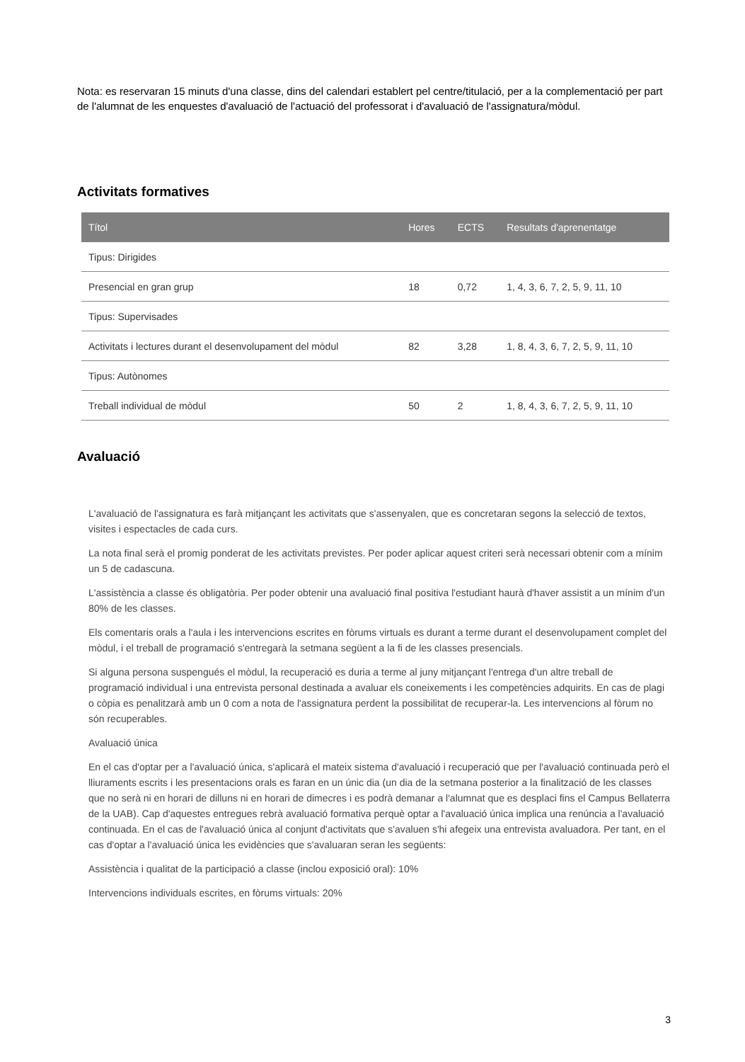Nota: es reservaran 15 minuts d'una classe, dins del calendari establert pel centre/titulació, per a la complementació per part de l'alumnat de les enquestes d'avaluació de l'actuació del professorat i d'avaluació de l'assignatura/mòdul.
Activitats formatives
| Títol | Hores | ECTS | Resultats d'aprenentatge |
| --- | --- | --- | --- |
| Tipus: Dirigides | | | |
| Presencial en gran grup | 18 | 0,72 | 1, 4, 3, 6, 7, 2, 5, 9, 11, 10 |
| Tipus: Supervisades | | | |
| Activitats i lectures durant el desenvolupament del mòdul | 82 | 3,28 | 1, 8, 4, 3, 6, 7, 2, 5, 9, 11, 10 |
| Tipus: Autònomes | | | |
| Treball individual de mòdul | 50 | 2 | 1, 8, 4, 3, 6, 7, 2, 5, 9, 11, 10 |
Avaluació
L'avaluació de l'assignatura es farà mitjançant les activitats que s'assenyalen, que es concretaran segons la selecció de textos, visites i espectacles de cada curs.
La nota final serà el promig ponderat de les activitats previstes. Per poder aplicar aquest criteri serà necessari obtenir com a mínim un 5 de cadascuna.
L'assistència a classe és obligatòria. Per poder obtenir una avaluació final positiva l'estudiant haurà d'haver assistit a un mínim d'un 80% de les classes.
Els comentaris orals a l'aula i les intervencions escrites en fòrums virtuals es durant a terme durant el desenvolupament complet del mòdul, i el treball de programació s'entregarà la setmana següent a la fi de les classes presencials.
Si alguna persona suspengués el mòdul, la recuperació es duria a terme al juny mitjançant l'entrega d'un altre treball de programació individual i una entrevista personal destinada a avaluar els coneixements i les competències adquirits. En cas de plagi o còpia es penalitzarà amb un 0 com a nota de l'assignatura perdent la possibilitat de recuperar-la. Les intervencions al fòrum no són recuperables.
Avaluació única
En el cas d'optar per a l'avaluació única, s'aplicarà el mateix sistema d'avaluació i recuperació que per l'avaluació continuada però el lliuraments escrits i les presentacions orals es faran en un únic dia (un dia de la setmana posterior a la finalització de les classes que no serà ni en horari de dilluns ni en horari de dimecres i es podrà demanar a l'alumnat que es desplaci fins el Campus Bellaterra de la UAB). Cap d'aquestes entregues rebrà avaluació formativa perquè optar a l'avaluació única implica una renúncia a l'avaluació continuada. En el cas de l'avaluació única al conjunt d'activitats que s'avaluen s'hi afegeix una entrevista avaluadora. Per tant, en el cas d'optar a l'avaluació única les evidències que s'avaluaran seran les següents:
Assistència i qualitat de la participació a classe (inclou exposició oral): 10%
Intervencions individuals escrites, en fòrums virtuals: 20%
3